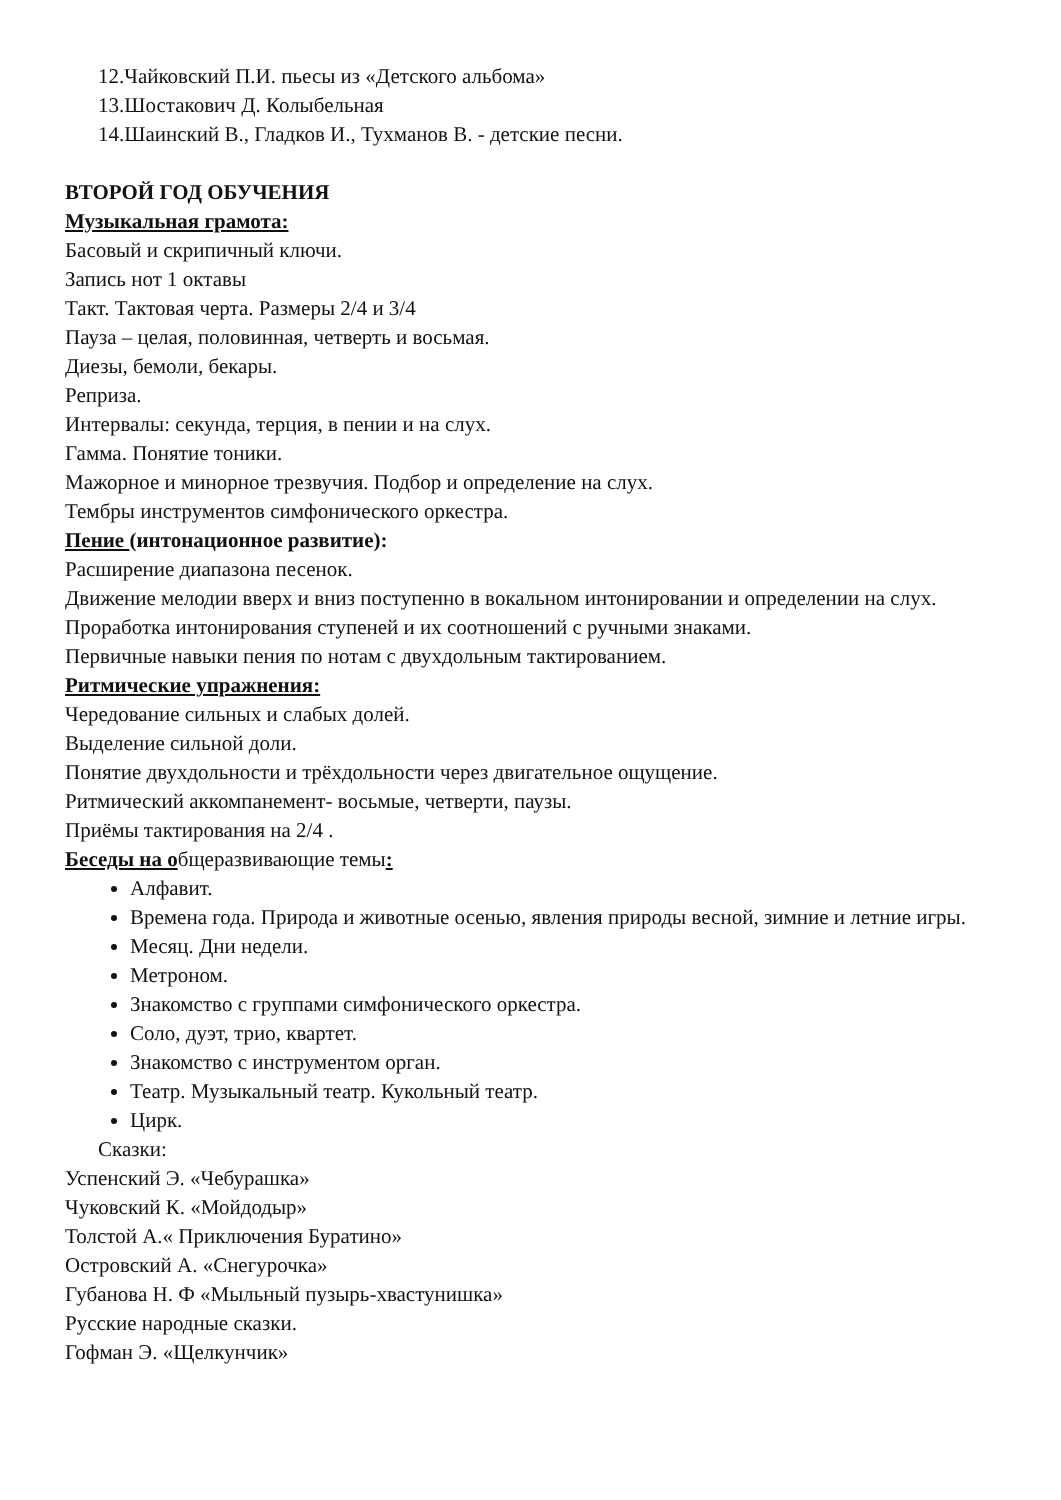12.Чайковский П.И. пьесы из «Детского альбома»
13.Шостакович Д. Колыбельная
14.Шаинский В., Гладков И., Тухманов В. - детские песни.
ВТОРОЙ ГОД ОБУЧЕНИЯ
Музыкальная грамота:
Басовый и скрипичный ключи.
Запись нот 1 октавы
Такт. Тактовая черта. Размеры 2/4 и 3/4
Пауза – целая, половинная, четверть и восьмая.
Диезы, бемоли, бекары.
Реприза.
Интервалы: секунда, терция, в пении и на слух.
Гамма. Понятие тоники.
Мажорное и минорное трезвучия. Подбор и определение на слух.
Тембры инструментов симфонического оркестра.
Пение (интонационное развитие):
Расширение диапазона песенок.
Движение мелодии вверх и вниз поступенно в вокальном интонировании и определении на слух.
Проработка интонирования ступеней и их соотношений с ручными знаками.
Первичные навыки пения по нотам с двухдольным тактированием.
Ритмические упражнения:
Чередование сильных и слабых долей.
Выделение сильной доли.
Понятие двухдольности и трёхдольности через двигательное ощущение.
Ритмический аккомпанемент- восьмые, четверти, паузы.
Приёмы тактирования на 2/4 .
Беседы на общеразвивающие темы:
Алфавит.
Времена года. Природа и животные осенью, явления природы весной, зимние и летние игры.
Месяц. Дни недели.
Метроном.
Знакомство с группами симфонического оркестра.
Соло, дуэт, трио, квартет.
Знакомство с инструментом орган.
Театр. Музыкальный театр. Кукольный театр.
Цирк.
Сказки:
Успенский Э. «Чебурашка»
Чуковский К. «Мойдодыр»
Толстой А.« Приключения Буратино»
Островский А. «Снегурочка»
Губанова Н. Ф «Мыльный пузырь-хвастунишка»
Русские народные сказки.
Гофман Э. «Щелкунчик»